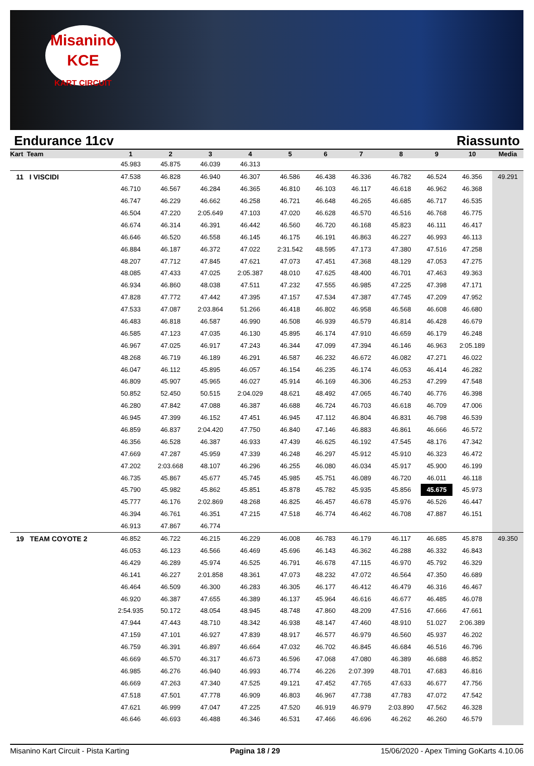Misanino
KCE
KART CIRCUIT
Endurance 11cv Riassunto
| Kart Team | 1 | 2 | 3 | 4 | 5 | 6 | 7 | 8 | 9 | 10 | Media |
| --- | --- | --- | --- | --- | --- | --- | --- | --- | --- | --- | --- |
| | 45.983 | 45.875 | 46.039 | 46.313 | | | | | | | |
| 11 I VISCIDI | 47.538 | 46.828 | 46.940 | 46.307 | 46.586 | 46.438 | 46.336 | 46.782 | 46.524 | 46.356 | 49.291 |
| | 46.710 | 46.567 | 46.284 | 46.365 | 46.810 | 46.103 | 46.117 | 46.618 | 46.962 | 46.368 | |
| | 46.747 | 46.229 | 46.662 | 46.258 | 46.721 | 46.648 | 46.265 | 46.685 | 46.717 | 46.535 | |
| | 46.504 | 47.220 | 2:05.649 | 47.103 | 47.020 | 46.628 | 46.570 | 46.516 | 46.768 | 46.775 | |
| | 46.674 | 46.314 | 46.391 | 46.442 | 46.560 | 46.720 | 46.168 | 45.823 | 46.111 | 46.417 | |
| | 46.646 | 46.520 | 46.558 | 46.145 | 46.175 | 46.191 | 46.863 | 46.227 | 46.993 | 46.113 | |
| | 46.884 | 46.187 | 46.372 | 47.022 | 2:31.542 | 48.595 | 47.173 | 47.380 | 47.516 | 47.258 | |
| | 48.207 | 47.712 | 47.845 | 47.621 | 47.073 | 47.451 | 47.368 | 48.129 | 47.053 | 47.275 | |
| | 48.085 | 47.433 | 47.025 | 2:05.387 | 48.010 | 47.625 | 48.400 | 46.701 | 47.463 | 49.363 | |
| | 46.934 | 46.860 | 48.038 | 47.511 | 47.232 | 47.555 | 46.985 | 47.225 | 47.398 | 47.171 | |
| | 47.828 | 47.772 | 47.442 | 47.395 | 47.157 | 47.534 | 47.387 | 47.745 | 47.209 | 47.952 | |
| | 47.533 | 47.087 | 2:03.864 | 51.266 | 46.418 | 46.802 | 46.958 | 46.568 | 46.608 | 46.680 | |
| | 46.483 | 46.818 | 46.587 | 46.990 | 46.508 | 46.939 | 46.579 | 46.814 | 46.428 | 46.679 | |
| | 46.585 | 47.123 | 47.035 | 46.130 | 45.895 | 46.174 | 47.910 | 46.659 | 46.179 | 46.248 | |
| | 46.967 | 47.025 | 46.917 | 47.243 | 46.344 | 47.099 | 47.394 | 46.146 | 46.963 | 2:05.189 | |
| | 48.268 | 46.719 | 46.189 | 46.291 | 46.587 | 46.232 | 46.672 | 46.082 | 47.271 | 46.022 | |
| | 46.047 | 46.112 | 45.895 | 46.057 | 46.154 | 46.235 | 46.174 | 46.053 | 46.414 | 46.282 | |
| | 46.809 | 45.907 | 45.965 | 46.027 | 45.914 | 46.169 | 46.306 | 46.253 | 47.299 | 47.548 | |
| | 50.852 | 52.450 | 50.515 | 2:04.029 | 48.621 | 48.492 | 47.065 | 46.740 | 46.776 | 46.398 | |
| | 46.280 | 47.842 | 47.088 | 46.387 | 46.688 | 46.724 | 46.703 | 46.618 | 46.709 | 47.006 | |
| | 46.945 | 47.399 | 46.152 | 47.451 | 46.945 | 47.112 | 46.804 | 46.831 | 46.798 | 46.539 | |
| | 46.859 | 46.837 | 2:04.420 | 47.750 | 46.840 | 47.146 | 46.883 | 46.861 | 46.666 | 46.572 | |
| | 46.356 | 46.528 | 46.387 | 46.933 | 47.439 | 46.625 | 46.192 | 47.545 | 48.176 | 47.342 | |
| | 47.669 | 47.287 | 45.959 | 47.339 | 46.248 | 46.297 | 45.912 | 45.910 | 46.323 | 46.472 | |
| | 47.202 | 2:03.668 | 48.107 | 46.296 | 46.255 | 46.080 | 46.034 | 45.917 | 45.900 | 46.199 | |
| | 46.735 | 45.867 | 45.677 | 45.745 | 45.985 | 45.751 | 46.089 | 46.720 | 46.011 | 46.118 | |
| | 45.790 | 45.982 | 45.862 | 45.851 | 45.878 | 45.782 | 45.935 | 45.856 | 45.675 | 45.973 | |
| | 45.777 | 46.176 | 2:02.869 | 48.268 | 46.825 | 46.457 | 46.678 | 45.976 | 46.526 | 46.447 | |
| | 46.394 | 46.761 | 46.351 | 47.215 | 47.518 | 46.774 | 46.462 | 46.708 | 47.887 | 46.151 | |
| | 46.913 | 47.867 | 46.774 | | | | | | | | |
| 19 TEAM COYOTE 2 | 46.852 | 46.722 | 46.215 | 46.229 | 46.008 | 46.783 | 46.179 | 46.117 | 46.685 | 45.878 | 49.350 |
| | 46.053 | 46.123 | 46.566 | 46.469 | 45.696 | 46.143 | 46.362 | 46.288 | 46.332 | 46.843 | |
| | 46.429 | 46.289 | 45.974 | 46.525 | 46.791 | 46.678 | 47.115 | 46.970 | 45.792 | 46.329 | |
| | 46.141 | 46.227 | 2:01.858 | 48.361 | 47.073 | 48.232 | 47.072 | 46.564 | 47.350 | 46.689 | |
| | 46.464 | 46.509 | 46.300 | 46.283 | 46.305 | 46.177 | 46.412 | 46.479 | 46.316 | 46.467 | |
| | 46.920 | 46.387 | 47.655 | 46.389 | 46.137 | 45.964 | 46.616 | 46.677 | 46.485 | 46.078 | |
| | 2:54.935 | 50.172 | 48.054 | 48.945 | 48.748 | 47.860 | 48.209 | 47.516 | 47.666 | 47.661 | |
| | 47.944 | 47.443 | 48.710 | 48.342 | 46.938 | 48.147 | 47.460 | 48.910 | 51.027 | 2:06.389 | |
| | 47.159 | 47.101 | 46.927 | 47.839 | 48.917 | 46.577 | 46.979 | 46.560 | 45.937 | 46.202 | |
| | 46.759 | 46.391 | 46.897 | 46.664 | 47.032 | 46.702 | 46.845 | 46.684 | 46.516 | 46.796 | |
| | 46.669 | 46.570 | 46.317 | 46.673 | 46.596 | 47.068 | 47.080 | 46.389 | 46.688 | 46.852 | |
| | 46.985 | 46.276 | 46.940 | 46.993 | 46.774 | 46.226 | 2:07.399 | 48.701 | 47.683 | 46.816 | |
| | 46.669 | 47.263 | 47.340 | 47.525 | 49.121 | 47.452 | 47.765 | 47.633 | 46.677 | 47.756 | |
| | 47.518 | 47.501 | 47.778 | 46.909 | 46.803 | 46.967 | 47.738 | 47.783 | 47.072 | 47.542 | |
| | 47.621 | 46.999 | 47.047 | 47.225 | 47.520 | 46.919 | 46.979 | 2:03.890 | 47.562 | 46.328 | |
| | 46.646 | 46.693 | 46.488 | 46.346 | 46.531 | 47.466 | 46.696 | 46.262 | 46.260 | 46.579 | |
Misanino Kart Circuit - Pista Karting Pagina 18 / 29 15/06/2020 - Apex Timing GoKarts 4.10.06